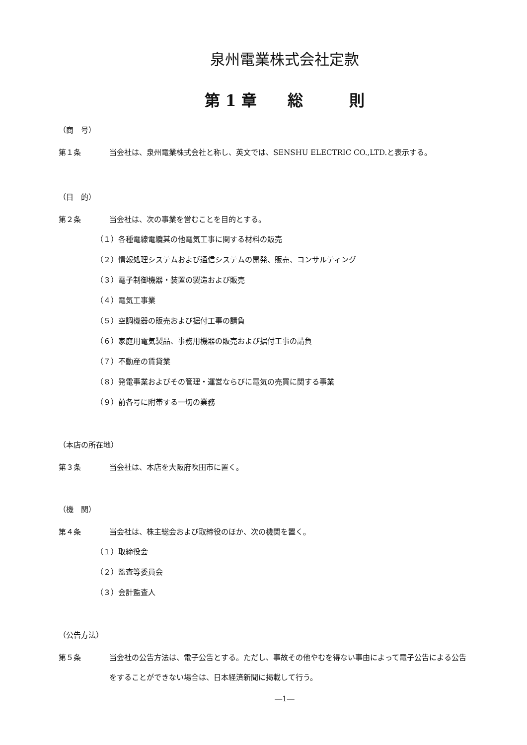泉州電業株式会社定款
第 1 章　　総　　　則
（商　号）
第１条 当会社は、泉州電業株式会社と称し、英文では、SENSHU ELECTRIC CO.,LTD.と表示する。
（目　的）
第２条 当会社は、次の事業を営むことを目的とする。
（１）各種電線電纜其の他電気工事に関する材料の販売
（２）情報処理システムおよび通信システムの開発、販売、コンサルティング
（３）電子制御機器・装置の製造および販売
（４）電気工事業
（５）空調機器の販売および据付工事の請負
（６）家庭用電気製品、事務用機器の販売および据付工事の請負
（７）不動産の賃貸業
（８）発電事業およびその管理・運営ならびに電気の売買に関する事業
（９）前各号に附帯する一切の業務
（本店の所在地）
第３条 当会社は、本店を大阪府吹田市に置く。
（機　関）
第４条 当会社は、株主総会および取締役のほか、次の機関を置く。
（１）取締役会
（２）監査等委員会
（３）会計監査人
（公告方法）
第５条 当会社の公告方法は、電子公告とする。ただし、事故その他やむを得ない事由によって電子公告による公告をすることができない場合は、日本経済新聞に掲載して行う。
―1―